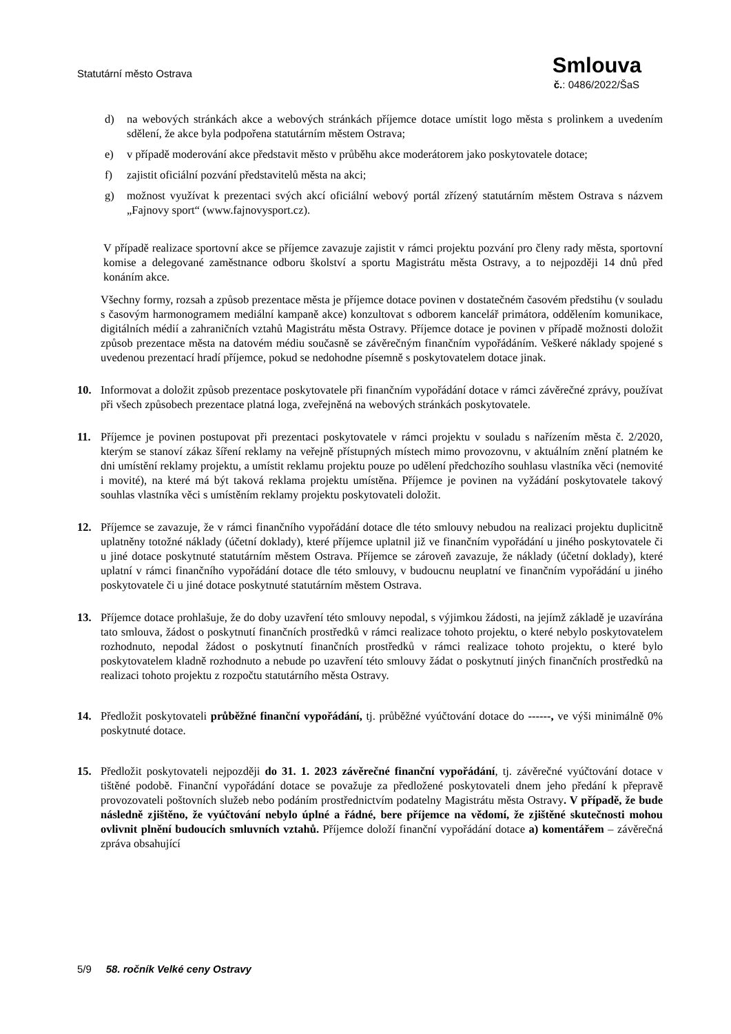Statutární město Ostrava
Smlouva
č.: 0486/2022/ŠaS
d) na webových stránkách akce a webových stránkách příjemce dotace umístit logo města s prolinkem a uvedením sdělení, že akce byla podpořena statutárním městem Ostrava;
e) v případě moderování akce představit město v průběhu akce moderátorem jako poskytovatele dotace;
f) zajistit oficiální pozvání představitelů města na akci;
g) možnost využívat k prezentaci svých akcí oficiální webový portál zřízený statutárním městem Ostrava s názvem „Fajnovy sport“ (www.fajnovysport.cz).
V případě realizace sportovní akce se příjemce zavazuje zajistit v rámci projektu pozvání pro členy rady města, sportovní komise a delegované zaměstnance odboru školství a sportu Magistrátu města Ostravy, a to nejpozději 14 dnů před konáním akce.
Všechny formy, rozsah a způsob prezentace města je příjemce dotace povinen v dostatečném časovém předstihu (v souladu s časovým harmonogramem mediální kampaně akce) konzultovat s odborem kancelář primátora, oddělením komunikace, digitálních médií a zahraničních vztahů Magistrátu města Ostravy. Příjemce dotace je povinen v případě možnosti doložit způsob prezentace města na datovém médiu současně se závěrečným finančním vypořádáním. Veškeré náklady spojené s uvedenou prezentací hradí příjemce, pokud se nedohodne písemně s poskytovatelem dotace jinak.
10. Informovat a doložit způsob prezentace poskytovatele při finančním vypořádání dotace v rámci závěrečné zprávy, používat při všech způsobech prezentace platná loga, zveřejněná na webových stránkách poskytovatele.
11. Příjemce je povinen postupovat při prezentaci poskytovatele v rámci projektu v souladu s nařízením města č. 2/2020, kterým se stanoví zákaz šíření reklamy na veřejně přístupných místech mimo provozovnu, v aktuálním znění platném ke dni umístění reklamy projektu, a umístit reklamu projektu pouze po udělení předchozího souhlasu vlastníka věci (nemovité i movité), na které má být taková reklama projektu umístěna. Příjemce je povinen na vyžádání poskytovatele takový souhlas vlastníka věci s umístěním reklamy projektu poskytovateli doložit.
12. Příjemce se zavazuje, že v rámci finančního vypořádání dotace dle této smlouvy nebudou na realizaci projektu duplicitně uplatněny totožné náklady (účetní doklady), které příjemce uplatnil již ve finančním vypořádání u jiného poskytovatele či u jiné dotace poskytnuté statutárním městem Ostrava. Příjemce se zároveň zavazuje, že náklady (účetní doklady), které uplatní v rámci finančního vypořádání dotace dle této smlouvy, v budoucnu neuplatní ve finančním vypořádání u jiného poskytovatele či u jiné dotace poskytnuté statutárním městem Ostrava.
13. Příjemce dotace prohlašuje, že do doby uzavření této smlouvy nepodal, s výjimkou žádosti, na jejímž základě je uzavírána tato smlouva, žádost o poskytnutí finančních prostředků v rámci realizace tohoto projektu, o které nebylo poskytovatelem rozhodnuto, nepodal žádost o poskytnutí finančních prostředků v rámci realizace tohoto projektu, o které bylo poskytovatelem kladně rozhodnuto a nebude po uzavření této smlouvy žádat o poskytnutí jiných finančních prostředků na realizaci tohoto projektu z rozpočtu statutárního města Ostravy.
14. Předložit poskytovateli průběžné finanční vypořádání, tj. průběžné vyúčtování dotace do ------, ve výši minimálně 0% poskytnuté dotace.
15. Předložit poskytovateli nejpozději do 31. 1. 2023 závěrečné finanční vypořádání, tj. závěrečné vyúčtování dotace v tištěné podobě. Finanční vypořádání dotace se považuje za předložené poskytovateli dnem jeho předání k přepravě provozovateli poštovních služeb nebo podáním prostřednictvím podatelny Magistrátu města Ostravy. V případě, že bude následně zjištěno, že vyúčtování nebylo úplné a řádné, bere příjemce na vědomí, že zjištěné skutečnosti mohou ovlivnit plnění budoucích smluvních vztahů. Příjemce doloží finanční vypořádání dotace a) komentářem – závěrečná zpráva obsahující
5/9 58. ročník Velké ceny Ostravy